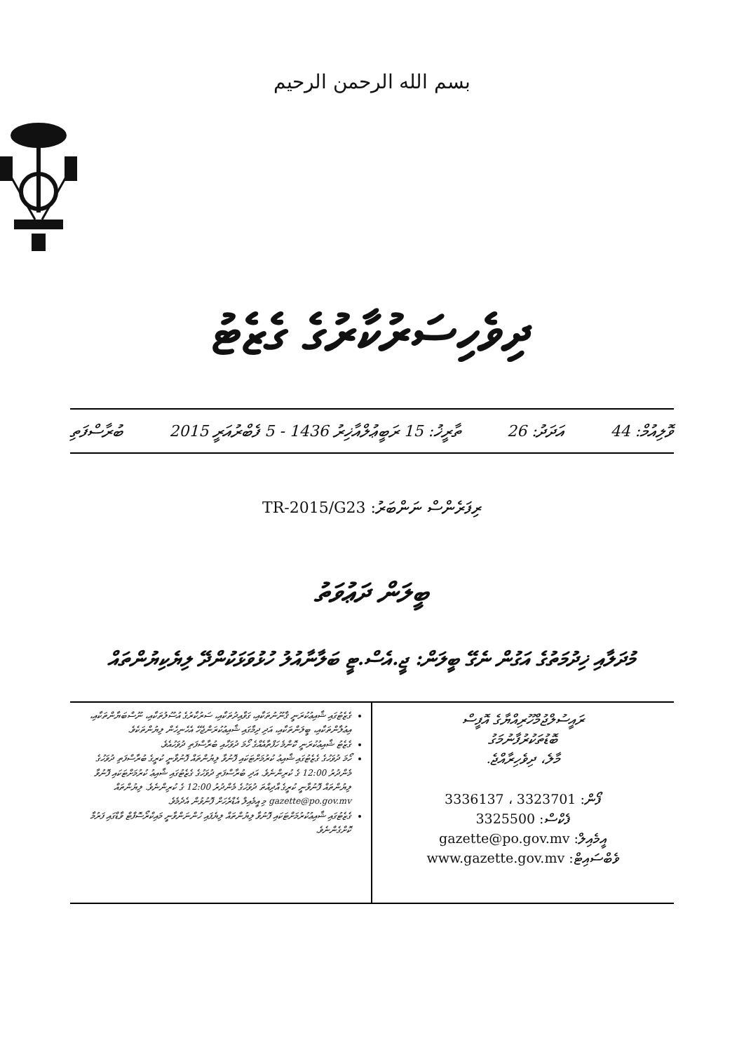بسم الله الرحمن الرحيم
ދިވެހިސަރުކާރުގެ ގެޒެޓު
ވޮލިއުމް: 44 އަދަދު: 26 ތާރީޚު: 15 ރަބީޢުލްއާޚިރު 1436 - 5 ފެބްރުއަރީ 2015 ބުރާސްފަތި
ރިފަރެންސް ނަންބަރު: TR-2015/G23
ބީލަން ދަޢުވަތު
މުދަލާއި ޚިދުމަތުގެ އަގުން ނެގޭ ބީލަން: ޖީ.އެސް.ޓީ ބަލާނާއުލު ހުޅުވަޅަކުންދޭ ލިޔެކިޔުންތައް
ރައީސުލްޖުމްހޫރިއްޔާގެ އޮފީސް
ބޮޑުތަކުރުފާނުމަގު
މާލެ، ދިވެހިރާއްޖެ.
ފޯން: 3323701 ، 3336137
ފެކްސް: 3325500
އީމެއިލް: gazette@po.gov.mv
ވެބްސައިޓް: www.gazette.gov.mv
ގެޒެޓުގައި ޝާއިޢުކުރަނީ ޤާނޫނުތަކާއި، ގަވާއިދުތަކާއި، ސަރުކާރުގެ އުސޫލުތަކާއި، ނޫސްބަޔާންތަކާއި، އިޢުލާންތަކާއި، ބީލަންތަކާއި، އަދި ދިމާގައި ޝާއިޢުކުރަންޖެހޭ އެހެނިހެން ލިޔުންތަކެވެ.
ގެޒެޓު ޝާއިޢުކުރަނީ ކޮންމެ ހަފްތާއެއްގެ ހޯމަ ދުވަހާއި ބުރާސްފަތި ދުވަހުއެވެ.
ހޯމަ ދުވަހުގެ ގެޒެޓުގައި ޝާއިޢު ކުރުމަށްޓަކައި ފޮނުވާ ލިޔުންތައް ފޮނުވާނީ ކުރީގެ ބުރާސްފަތި ދުވަހުގެ މެންދުރު 12:00 ގެ ކުރިންނެވެ. އަދި ބުރާސްފަތި ދުވަހުގެ ގެޒެޓުގައި ޝާއިޢު ކުރުމަށްޓަކައި ފޮނުވާ ލިޔުންތައް ފޮނުވާނީ ކުރީގެ އާދިއްތަ ދުވަހުގެ މެންދުރު 12:00 ގެ ކުރިންނެވެ. ލިޔުންތައް gazette@po.gov.mv މި އީމެއިލް އެޑްރެހަށް ފޮނުވުން އެދެމެވެ.
ގެޒެޓުގައި ޝާއިޢުކުރުމަށްޓަކައި ފޮނުވާ ލިޔުންތައް ލިޔެފައި ހުންނަންވާނީ މައިކްރޯސޮފްޓް ވާޑްގައި ފަރުމާ ކޮށްގެންނެވެ.